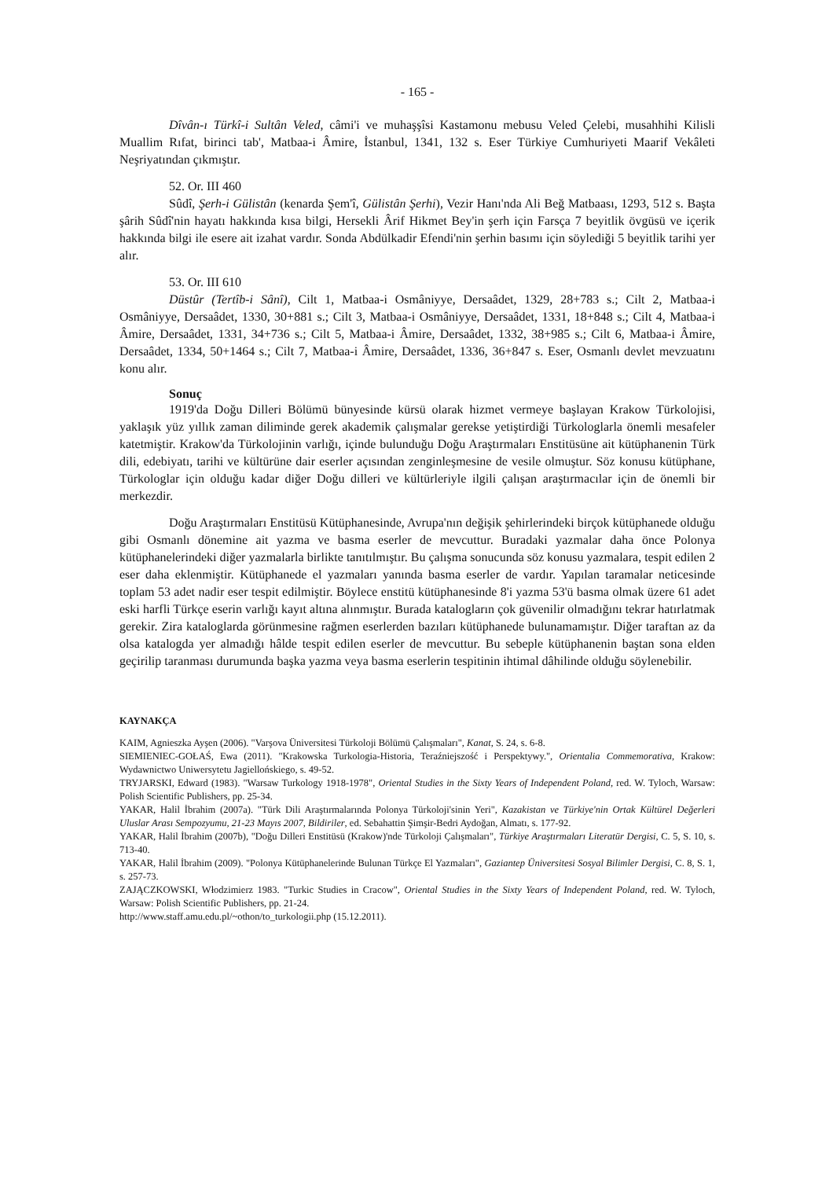- 165 -
Dîvân-ı Türkî-i Sultân Veled, câmi'i ve muhaşşîsi Kastamonu mebusu Veled Çelebi, musahhihi Kilisli Muallim Rıfat, birinci tab', Matbaa-i Âmire, İstanbul, 1341, 132 s. Eser Türkiye Cumhuriyeti Maarif Vekâleti Neşriyatından çıkmıştır.
52. Or. III 460
Sûdî, Şerh-i Gülistân (kenarda Şem'î, Gülistân Şerhi), Vezir Hanı'nda Ali Beğ Matbaası, 1293, 512 s. Başta şârih Sûdî'nin hayatı hakkında kısa bilgi, Hersekli Ârif Hikmet Bey'in şerh için Farsça 7 beyitlik övgüsü ve içerik hakkında bilgi ile esere ait izahat vardır. Sonda Abdülkadir Efendi'nin şerhin basımı için söylediği 5 beyitlik tarihi yer alır.
53. Or. III 610
Düstûr (Tertîb-i Sânî), Cilt 1, Matbaa-i Osmâniyye, Dersaâdet, 1329, 28+783 s.; Cilt 2, Matbaa-i Osmâniyye, Dersaâdet, 1330, 30+881 s.; Cilt 3, Matbaa-i Osmâniyye, Dersaâdet, 1331, 18+848 s.; Cilt 4, Matbaa-i Âmire, Dersaâdet, 1331, 34+736 s.; Cilt 5, Matbaa-i Âmire, Dersaâdet, 1332, 38+985 s.; Cilt 6, Matbaa-i Âmire, Dersaâdet, 1334, 50+1464 s.; Cilt 7, Matbaa-i Âmire, Dersaâdet, 1336, 36+847 s. Eser, Osmanlı devlet mevzuatını konu alır.
Sonuç
1919'da Doğu Dilleri Bölümü bünyesinde kürsü olarak hizmet vermeye başlayan Krakow Türkolojisi, yaklaşık yüz yıllık zaman diliminde gerek akademik çalışmalar gerekse yetiştirdiği Türkologlarla önemli mesafeler katetmiştir. Krakow'da Türkolojinin varlığı, içinde bulunduğu Doğu Araştırmaları Enstitüsüne ait kütüphanenin Türk dili, edebiyatı, tarihi ve kültürüne dair eserler açısından zenginleşmesine de vesile olmuştur. Söz konusu kütüphane, Türkologlar için olduğu kadar diğer Doğu dilleri ve kültürleriyle ilgili çalışan araştırmacılar için de önemli bir merkezdir.
Doğu Araştırmaları Enstitüsü Kütüphanesinde, Avrupa'nın değişik şehirlerindeki birçok kütüphanede olduğu gibi Osmanlı dönemine ait yazma ve basma eserler de mevcuttur. Buradaki yazmalar daha önce Polonya kütüphanelerindeki diğer yazmalarla birlikte tanıtılmıştır. Bu çalışma sonucunda söz konusu yazmalara, tespit edilen 2 eser daha eklenmiştir. Kütüphanede el yazmaları yanında basma eserler de vardır. Yapılan taramalar neticesinde toplam 53 adet nadir eser tespit edilmiştir. Böylece enstitü kütüphanesinde 8'i yazma 53'ü basma olmak üzere 61 adet eski harfli Türkçe eserin varlığı kayıt altına alınmıştır. Burada katalogların çok güvenilir olmadığını tekrar hatırlatmak gerekir. Zira kataloglarda görünmesine rağmen eserlerden bazıları kütüphanede bulunamamıştır. Diğer taraftan az da olsa katalogda yer almadığı hâlde tespit edilen eserler de mevcuttur. Bu sebeple kütüphanenin baştan sona elden geçirilip taranması durumunda başka yazma veya basma eserlerin tespitinin ihtimal dâhilinde olduğu söylenebilir.
KAYNAKÇA
KAIM, Agnieszka Ayşen (2006). "Varşova Üniversitesi Türkoloji Bölümü Çalışmaları", Kanat, S. 24, s. 6-8.
SIEMIENIEC-GOŁAŚ, Ewa (2011). "Krakowska Turkologia-Historia, Teraźniejszość i Perspektywy.", Orientalia Commemorativa, Krakow: Wydawnictwo Uniwersytetu Jagiellońskiego, s. 49-52.
TRYJARSKI, Edward (1983). "Warsaw Turkology 1918-1978", Oriental Studies in the Sixty Years of Independent Poland, red. W. Tyloch, Warsaw: Polish Scientific Publishers, pp. 25-34.
YAKAR, Halil İbrahim (2007a). "Türk Dili Araştırmalarında Polonya Türkoloji'sinin Yeri", Kazakistan ve Türkiye'nin Ortak Kültürel Değerleri Uluslar Arası Sempozyumu, 21-23 Mayıs 2007, Bildiriler, ed. Sebahattin Şimşir-Bedri Aydoğan, Almatı, s. 177-92.
YAKAR, Halil İbrahim (2007b), "Doğu Dilleri Enstitüsü (Krakow)'nde Türkoloji Çalışmaları", Türkiye Araştırmaları Literatür Dergisi, C. 5, S. 10, s. 713-40.
YAKAR, Halil İbrahim (2009). "Polonya Kütüphanelerinde Bulunan Türkçe El Yazmaları", Gaziantep Üniversitesi Sosyal Bilimler Dergisi, C. 8, S. 1, s. 257-73.
ZAJĄCZKOWSKI, Włodzimierz 1983. "Turkic Studies in Cracow", Oriental Studies in the Sixty Years of Independent Poland, red. W. Tyloch, Warsaw: Polish Scientific Publishers, pp. 21-24.
http://www.staff.amu.edu.pl/~othon/to_turkologii.php (15.12.2011).